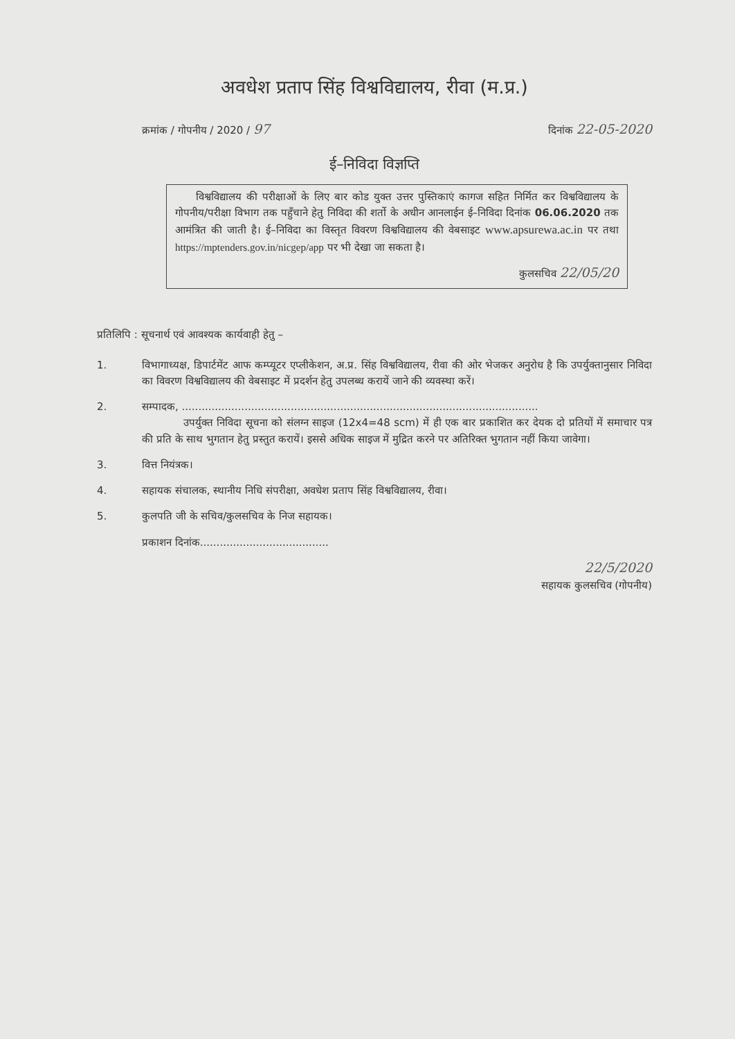अवधेश प्रताप सिंह विश्वविद्यालय, रीवा (म.प्र.)
क्रमांक / गोपनीय / 2020 / 97 दिनांक 22-05-2020
ई–निविदा विज्ञप्ति
विश्वविद्यालय की परीक्षाओं के लिए बार कोड युक्त उत्तर पुस्तिकाएं कागज सहित निर्मित कर विश्वविद्यालय के गोपनीय/परीक्षा विभाग तक पहुँचाने हेतु निविदा की शर्तो के अधीन आनलाईन ई–निविदा दिनांक 06.06.2020 तक आमंत्रित की जाती है। ई–निविदा का विस्तृत विवरण विश्वविद्यालय की वेबसाइट www.apsurewa.ac.in पर तथा https://mptenders.gov.in/nicgep/app पर भी देखा जा सकता है।
कुलसचिव 22/05/20
प्रतिलिपि : सूचनार्थ एवं आवश्यक कार्यवाही हेतु –
1. विभागाध्यक्ष, डिपार्टमेंट आफ कम्प्यूटर एप्लीकेशन, अ.प्र. सिंह विश्वविद्यालय, रीवा की ओर भेजकर अनुरोध है कि उपर्युक्तानुसार निविदा का विवरण विश्वविद्यालय की वेबसाइट में प्रदर्शन हेतु उपलब्ध करायें जाने की व्यवस्था करें।
2. सम्पादक, ............................................................................................................
उपर्युक्त निविदा सूचना को संलग्न साइज (12x4=48 scm) में ही एक बार प्रकाशित कर देयक दो प्रतियों में समाचार पत्र की प्रति के साथ भुगतान हेतु प्रस्तुत करायें। इससे अधिक साइज में मुद्रित करने पर अतिरिक्त भुगतान नहीं किया जावेगा।
3. वित्त नियंत्रक।
4. सहायक संचालक, स्थानीय निधि संपरीक्षा, अवधेश प्रताप सिंह विश्वविद्यालय, रीवा।
5. कुलपति जी के सचिव/कुलसचिव के निज सहायक।
प्रकाशन दिनांक.......................................
22/5/2020
सहायक कुलसचिव (गोपनीय)